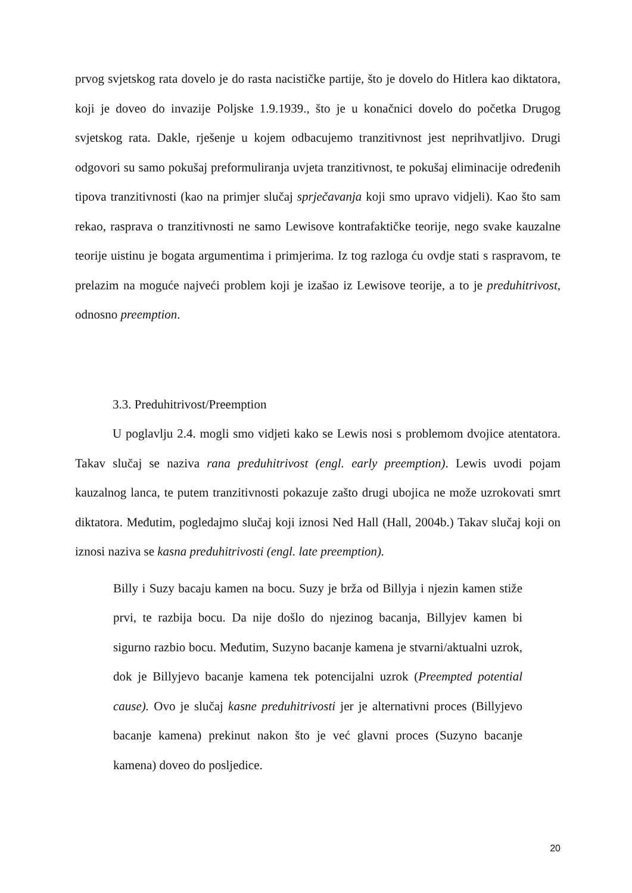prvog svjetskog rata dovelo je do rasta nacističke partije, što je dovelo do Hitlera kao diktatora, koji je doveo do invazije Poljske 1.9.1939., što je u konačnici dovelo do početka Drugog svjetskog rata. Dakle, rješenje u kojem odbacujemo tranzitivnost jest neprihvatljivo. Drugi odgovori su samo pokušaj preformuliranja uvjeta tranzitivnost, te pokušaj eliminacije određenih tipova tranzitivnosti (kao na primjer slučaj sprječavanja koji smo upravo vidjeli). Kao što sam rekao, rasprava o tranzitivnosti ne samo Lewisove kontrafaktičke teorije, nego svake kauzalne teorije uistinu je bogata argumentima i primjerima. Iz tog razloga ću ovdje stati s raspravom, te prelazim na moguće najveći problem koji je izašao iz Lewisove teorije, a to je preduhitrivost, odnosno preemption.
3.3. Preduhitrivost/Preemption
U poglavlju 2.4. mogli smo vidjeti kako se Lewis nosi s problemom dvojice atentatora. Takav slučaj se naziva rana preduhitrivost (engl. early preemption). Lewis uvodi pojam kauzalnog lanca, te putem tranzitivnosti pokazuje zašto drugi ubojica ne može uzrokovati smrt diktatora. Međutim, pogledajmo slučaj koji iznosi Ned Hall (Hall, 2004b.) Takav slučaj koji on iznosi naziva se kasna preduhitrivosti (engl. late preemption).
Billy i Suzy bacaju kamen na bocu. Suzy je brža od Billyja i njezin kamen stiže prvi, te razbija bocu. Da nije došlo do njezinog bacanja, Billyjev kamen bi sigurno razbio bocu. Međutim, Suzyno bacanje kamena je stvarni/aktualni uzrok, dok je Billyjevo bacanje kamena tek potencijalni uzrok (Preempted potential cause). Ovo je slučaj kasne preduhitrivosti jer je alternativni proces (Billyjevo bacanje kamena) prekinut nakon što je već glavni proces (Suzyno bacanje kamena) doveo do posljedice.
20